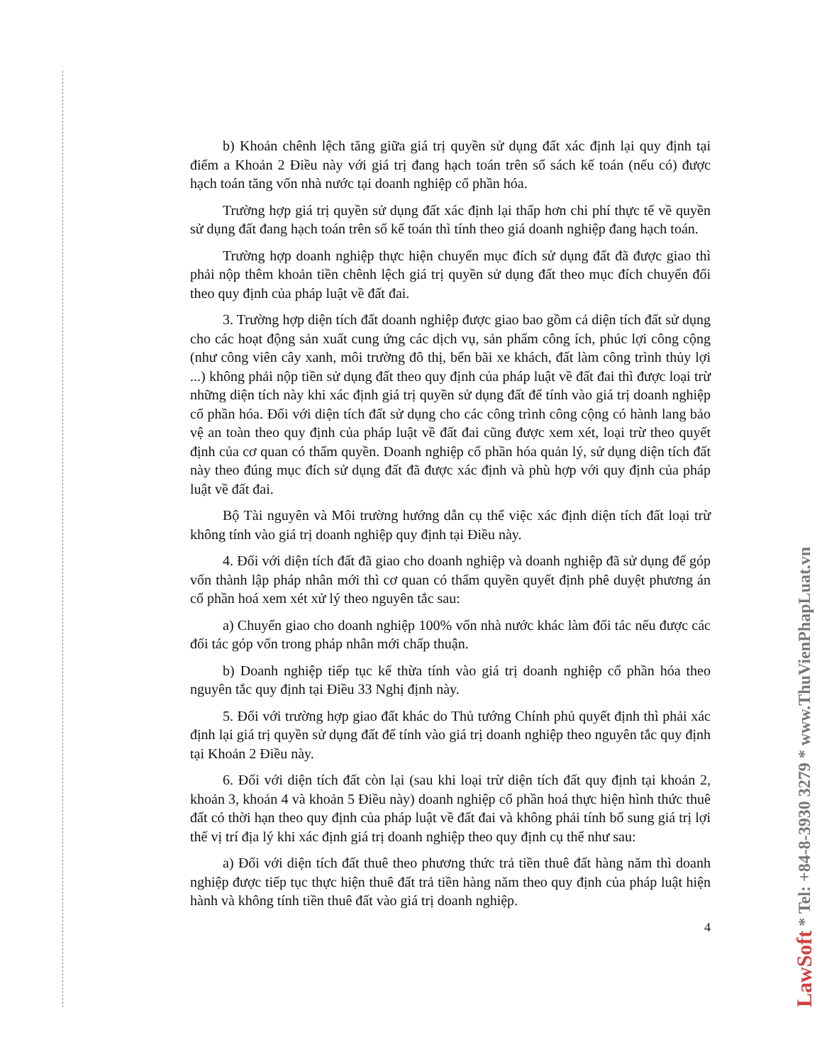b) Khoản chênh lệch tăng giữa giá trị quyền sử dụng đất xác định lại quy định tại điểm a Khoản 2 Điều này với giá trị đang hạch toán trên sổ sách kế toán (nếu có) được hạch toán tăng vốn nhà nước tại doanh nghiệp cổ phần hóa.
Trường hợp giá trị quyền sử dụng đất xác định lại thấp hơn chi phí thực tế về quyền sử dụng đất đang hạch toán trên sổ kế toán thì tính theo giá doanh nghiệp đang hạch toán.
Trường hợp doanh nghiệp thực hiện chuyển mục đích sử dụng đất đã được giao thì phải nộp thêm khoản tiền chênh lệch giá trị quyền sử dụng đất theo mục đích chuyển đổi theo quy định của pháp luật về đất đai.
3. Trường hợp diện tích đất doanh nghiệp được giao bao gồm cả diện tích đất sử dụng cho các hoạt động sản xuất cung ứng các dịch vụ, sản phẩm công ích, phúc lợi công cộng (như công viên cây xanh, môi trường đô thị, bến bãi xe khách, đất làm công trình thủy lợi ...) không phải nộp tiền sử dụng đất theo quy định của pháp luật về đất đai thì được loại trừ những diện tích này khi xác định giá trị quyền sử dụng đất để tính vào giá trị doanh nghiệp cổ phần hóa. Đối với diện tích đất sử dụng cho các công trình công cộng có hành lang bảo vệ an toàn theo quy định của pháp luật về đất đai cũng được xem xét, loại trừ theo quyết định của cơ quan có thẩm quyền. Doanh nghiệp cổ phần hóa quản lý, sử dụng diện tích đất này theo đúng mục đích sử dụng đất đã được xác định và phù hợp với quy định của pháp luật về đất đai.
Bộ Tài nguyên và Môi trường hướng dẫn cụ thể việc xác định diện tích đất loại trừ không tính vào giá trị doanh nghiệp quy định tại Điều này.
4. Đối với diện tích đất đã giao cho doanh nghiệp và doanh nghiệp đã sử dụng để góp vốn thành lập pháp nhân mới thì cơ quan có thẩm quyền quyết định phê duyệt phương án cổ phần hoá xem xét xử lý theo nguyên tắc sau:
a) Chuyển giao cho doanh nghiệp 100% vốn nhà nước khác làm đối tác nếu được các đối tác góp vốn trong pháp nhân mới chấp thuận.
b) Doanh nghiệp tiếp tục kế thừa tính vào giá trị doanh nghiệp cổ phần hóa theo nguyên tắc quy định tại Điều 33 Nghị định này.
5. Đối với trường hợp giao đất khác do Thủ tướng Chính phủ quyết định thì phải xác định lại giá trị quyền sử dụng đất để tính vào giá trị doanh nghiệp theo nguyên tắc quy định tại Khoản 2 Điều này.
6. Đối với diện tích đất còn lại (sau khi loại trừ diện tích đất quy định tại khoản 2, khoản 3, khoản 4 và khoản 5 Điều này) doanh nghiệp cổ phần hoá thực hiện hình thức thuê đất có thời hạn theo quy định của pháp luật về đất đai và không phải tính bổ sung giá trị lợi thế vị trí địa lý khi xác định giá trị doanh nghiệp theo quy định cụ thể như sau:
a) Đối với diện tích đất thuê theo phương thức trả tiền thuê đất hàng năm thì doanh nghiệp được tiếp tục thực hiện thuê đất trả tiền hàng năm theo quy định của pháp luật hiện hành và không tính tiền thuê đất vào giá trị doanh nghiệp.
4
LawSoft * Tel: +84-8-3930 3279 * www.ThuVienPhapLuat.vn